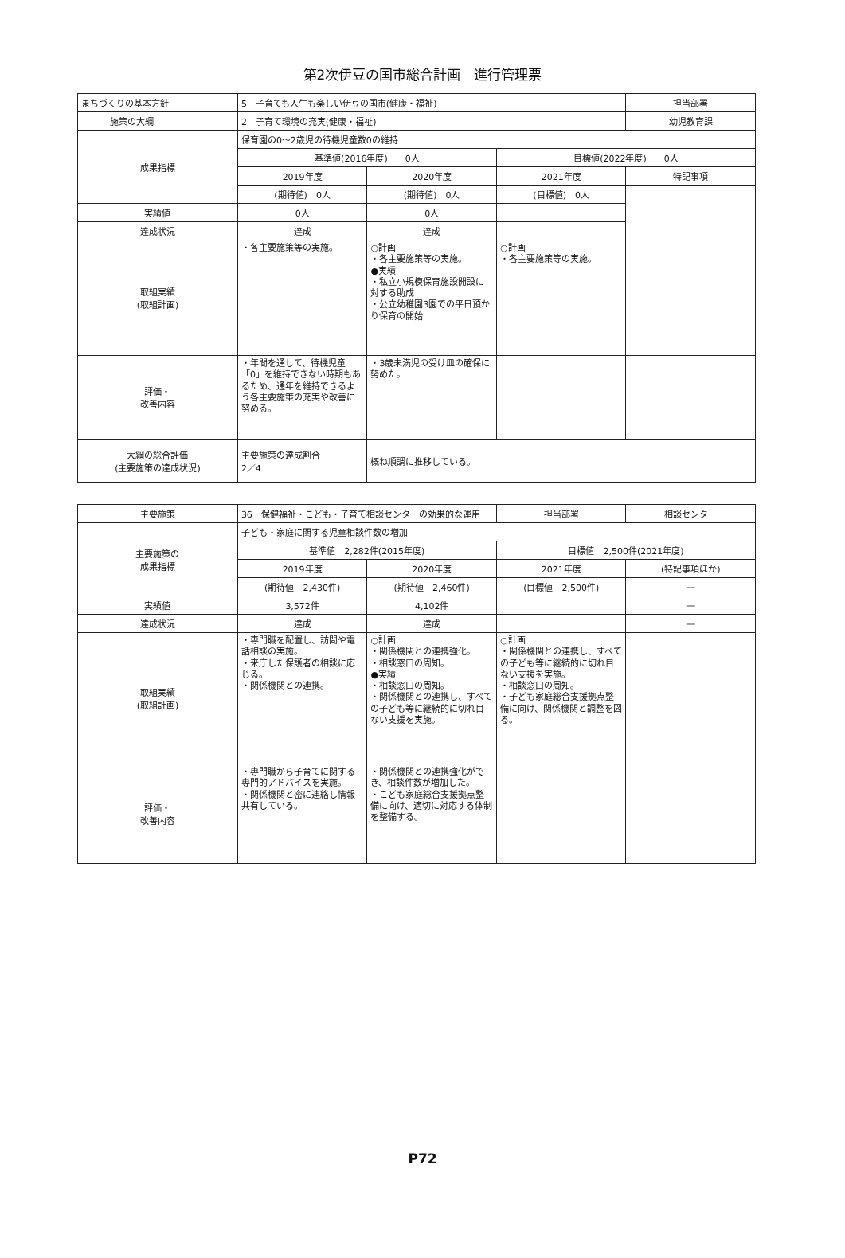第2次伊豆の国市総合計画　進行管理票
| まちづくりの基本方針 | 5 子育ても人生も楽しい伊豆の国市(健康・福祉) | | | 担当部署 |
| 施策の大綱 | 2 子育て環境の充実(健康・福祉) | | | 幼児教育課 |
| 成果指標 | 保育園の0～2歳児の待機児童数0の維持 | | | |
| | 基準値(2016年度) 0人 | | 目標値(2022年度) 0人 | |
| | 2019年度 | 2020年度 | 2021年度 | 特記事項 |
| | (期待値) 0人 | (期待値) 0人 | (目標値) 0人 | |
| 実績値 | 0人 | 0人 | | |
| 達成状況 | 達成 | 達成 | | |
| 取組実績 (取組計画) | ・各主要施策等の実施。 | ○計画 ・各主要施策等の実施。 ●実績 ・私立小規模保育施設開設に対する助成 ・公立幼稚園3園での平日預かり保育の開始 | ○計画 ・各主要施策等の実施。 | |
| 評価・ 改善内容 | ・年間を通して、待機児童「0」を維持できない時期もあるため、通年を維持できるよう各主要施策の充実や改善に努める。 | ・3歳未満児の受け皿の確保に努めた。 | | |
| 大綱の総合評価 (主要施策の達成状況) | 主要施策の達成割合 2／4 | 概ね順調に推移している。 | | |
| 主要施策 | 36 保健福祉・こども・子育て相談センターの効果的な運用 | | 担当部署 | 相談センター |
| 主要施策の 成果指標 | 子ども・家庭に関する児童相談件数の増加 | | | |
| | 基準値 2,282件(2015年度) | | 目標値 2,500件(2021年度) | |
| | 2019年度 | 2020年度 | 2021年度 | (特記事項ほか) |
| | (期待値 2,430件) | (期待値 2,460件) | (目標値 2,500件) | ― |
| 実績値 | 3,572件 | 4,102件 | | ― |
| 達成状況 | 達成 | 達成 | | ― |
| 取組実績 (取組計画) | ・専門職を配置し、訪問や電話相談の実施。 ・来庁した保護者の相談に応じる。 ・関係機関との連携。 | ○計画 ・関係機関との連携強化。 ・相談窓口の周知。 ●実績 ・相談窓口の周知。 ・関係機関との連携し、すべての子ども等に継続的に切れ目ない支援を実施。 | ○計画 ・関係機関との連携し、すべての子ども等に継続的に切れ目ない支援を実施。 ・相談窓口の周知。 ・子ども家庭総合支援拠点整備に向け、関係機関と調整を図る。 | |
| 評価・ 改善内容 | ・専門職から子育てに関する専門的アドバイスを実施。 ・関係機関と密に連絡し情報共有している。 | ・関係機関との連携強化ができ、相談件数が増加した。 ・こども家庭総合支援拠点整備に向け、適切に対応する体制を整備する。 | | |
P72